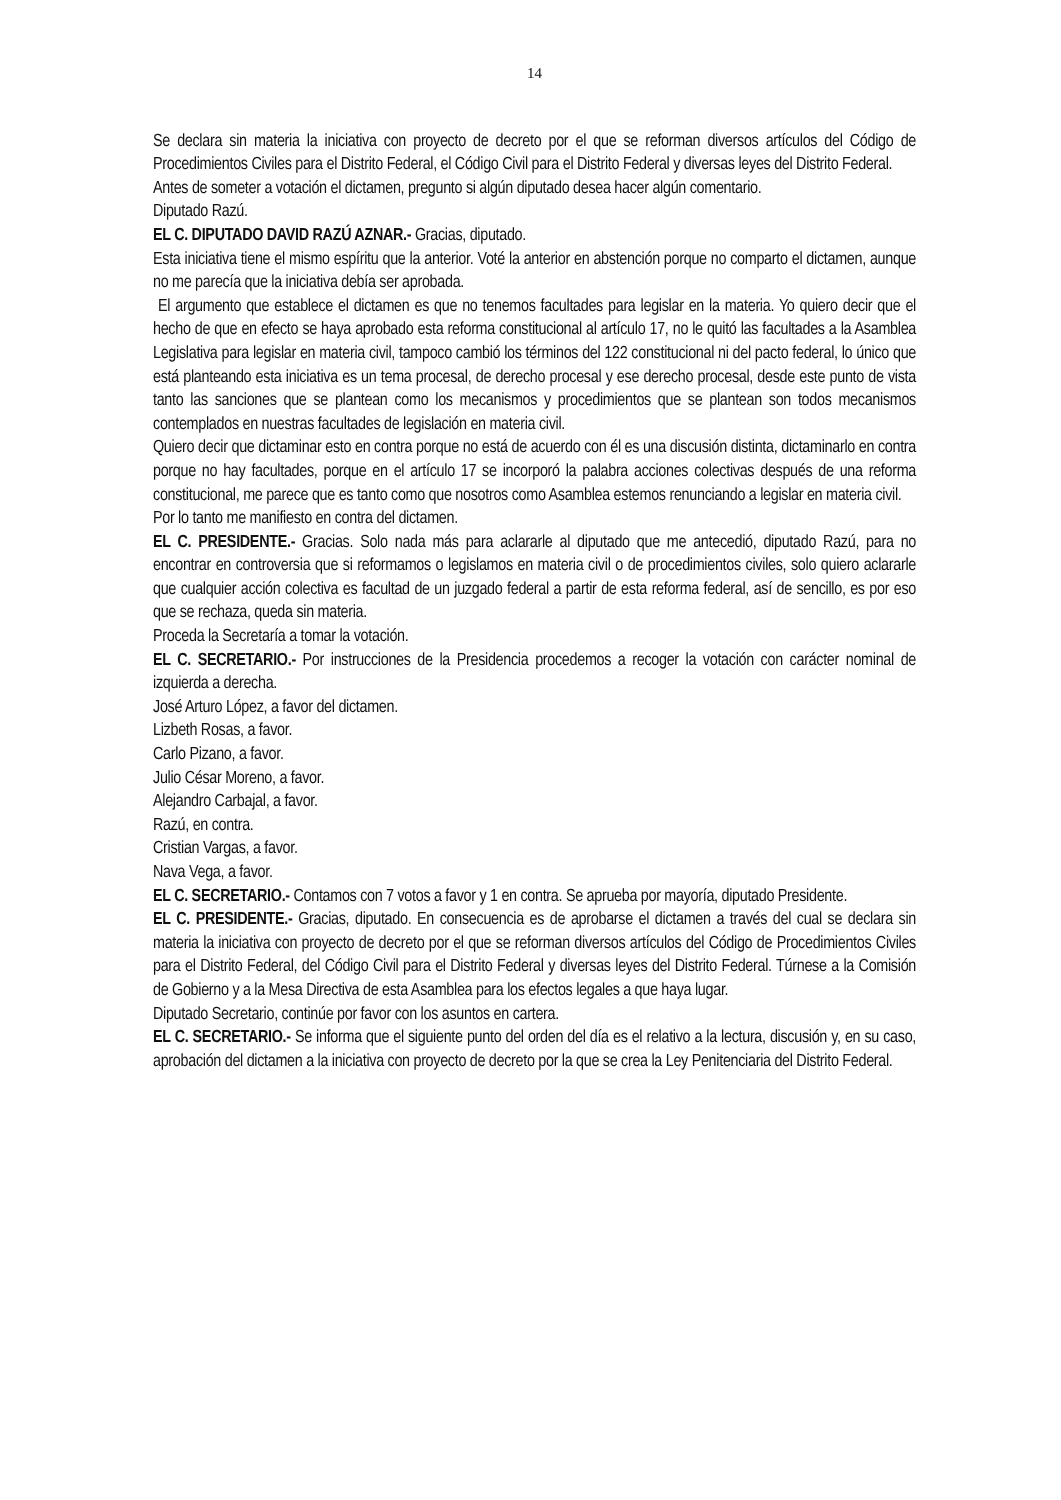14
Se declara sin materia la iniciativa con proyecto de decreto por el que se reforman diversos artículos del Código de Procedimientos Civiles para el Distrito Federal, el Código Civil para el Distrito Federal y diversas leyes del Distrito Federal.
Antes de someter a votación el dictamen, pregunto si algún diputado desea hacer algún comentario.
Diputado Razú.
EL C. DIPUTADO DAVID RAZÚ AZNAR.- Gracias, diputado.
Esta iniciativa tiene el mismo espíritu que la anterior. Voté la anterior en abstención porque no comparto el dictamen, aunque no me parecía que la iniciativa debía ser aprobada.
El argumento que establece el dictamen es que no tenemos facultades para legislar en la materia. Yo quiero decir que el hecho de que en efecto se haya aprobado esta reforma constitucional al artículo 17, no le quitó las facultades a la Asamblea Legislativa para legislar en materia civil, tampoco cambió los términos del 122 constitucional ni del pacto federal, lo único que está planteando esta iniciativa es un tema procesal, de derecho procesal y ese derecho procesal, desde este punto de vista tanto las sanciones que se plantean como los mecanismos y procedimientos que se plantean son todos mecanismos contemplados en nuestras facultades de legislación en materia civil.
Quiero decir que dictaminar esto en contra porque no está de acuerdo con él es una discusión distinta, dictaminarlo en contra porque no hay facultades, porque en el artículo 17 se incorporó la palabra acciones colectivas después de una reforma constitucional, me parece que es tanto como que nosotros como Asamblea estemos renunciando a legislar en materia civil.
Por lo tanto me manifiesto en contra del dictamen.
EL C. PRESIDENTE.- Gracias. Solo nada más para aclararle al diputado que me antecedió, diputado Razú, para no encontrar en controversia que si reformamos o legislamos en materia civil o de procedimientos civiles, solo quiero aclararle que cualquier acción colectiva es facultad de un juzgado federal a partir de esta reforma federal, así de sencillo, es por eso que se rechaza, queda sin materia.
Proceda la Secretaría a tomar la votación.
EL C. SECRETARIO.- Por instrucciones de la Presidencia procedemos a recoger la votación con carácter nominal de izquierda a derecha.
José Arturo López, a favor del dictamen.
Lizbeth Rosas, a favor.
Carlo Pizano, a favor.
Julio César Moreno, a favor.
Alejandro Carbajal, a favor.
Razú, en contra.
Cristian Vargas, a favor.
Nava Vega, a favor.
EL C. SECRETARIO.- Contamos con 7 votos a favor y 1 en contra. Se aprueba por mayoría, diputado Presidente.
EL C. PRESIDENTE.- Gracias, diputado. En consecuencia es de aprobarse el dictamen a través del cual se declara sin materia la iniciativa con proyecto de decreto por el que se reforman diversos artículos del Código de Procedimientos Civiles para el Distrito Federal, del Código Civil para el Distrito Federal y diversas leyes del Distrito Federal. Túrnese a la Comisión de Gobierno y a la Mesa Directiva de esta Asamblea para los efectos legales a que haya lugar.
Diputado Secretario, continúe por favor con los asuntos en cartera.
EL C. SECRETARIO.- Se informa que el siguiente punto del orden del día es el relativo a la lectura, discusión y, en su caso, aprobación del dictamen a la iniciativa con proyecto de decreto por la que se crea la Ley Penitenciaria del Distrito Federal.